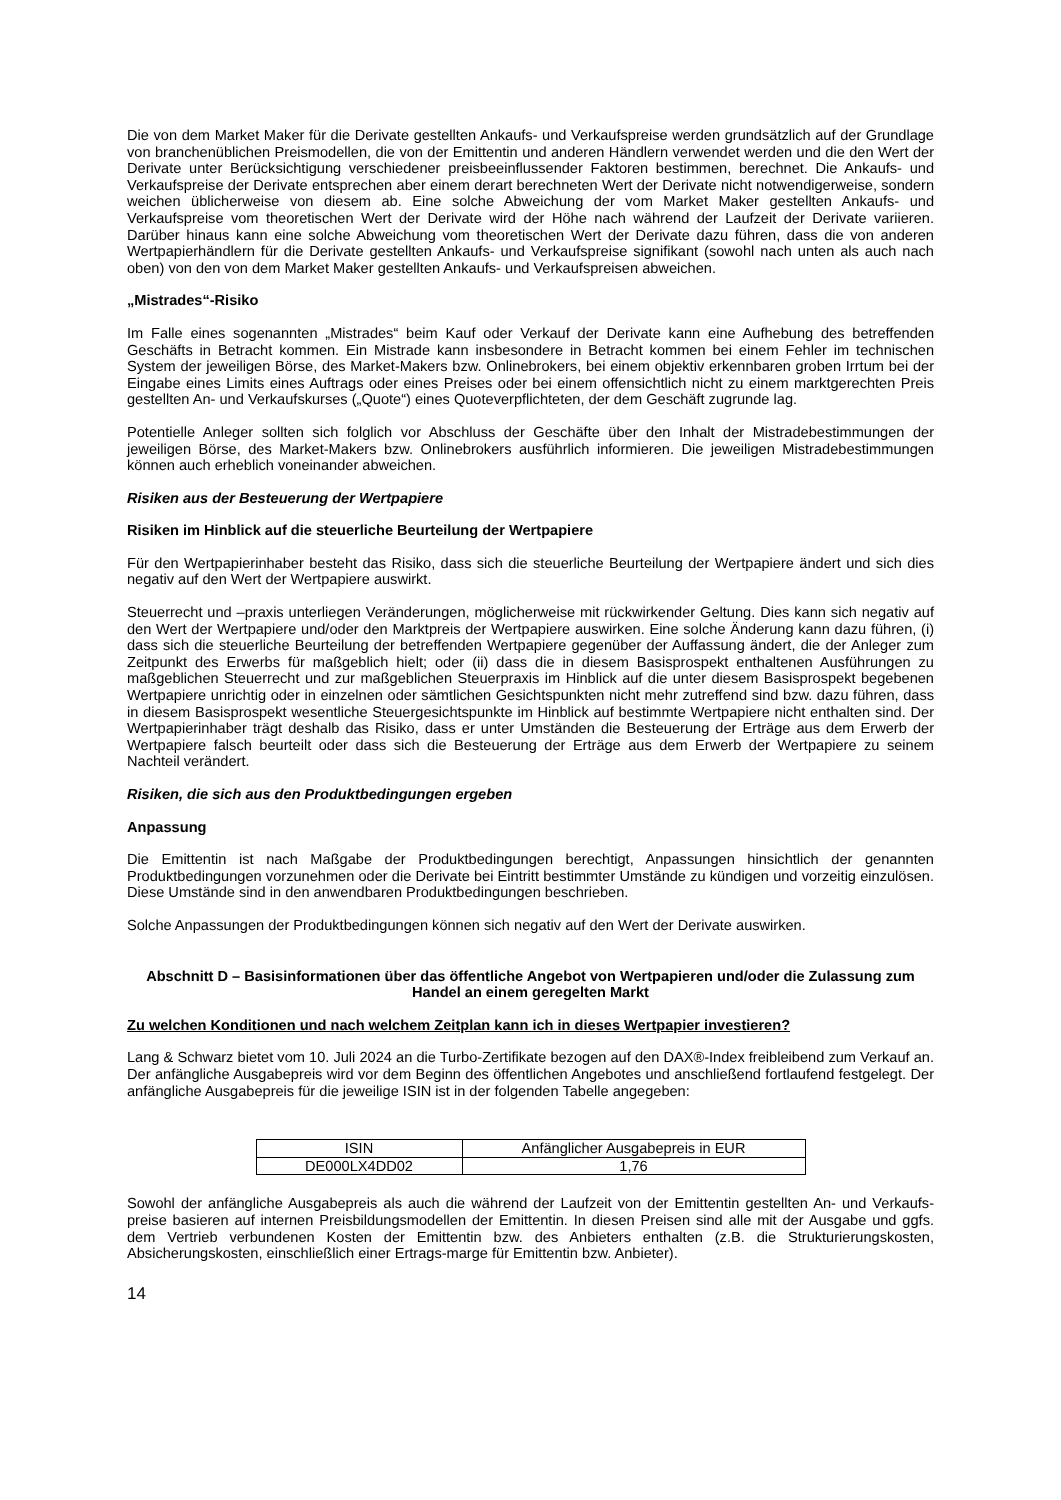Die von dem Market Maker für die Derivate gestellten Ankaufs- und Verkaufspreise werden grundsätzlich auf der Grundlage von branchenüblichen Preismodellen, die von der Emittentin und anderen Händlern verwendet werden und die den Wert der Derivate unter Berücksichtigung verschiedener preisbeeinflussender Faktoren bestimmen, berechnet. Die Ankaufs- und Verkaufspreise der Derivate entsprechen aber einem derart berechneten Wert der Derivate nicht notwendigerweise, sondern weichen üblicherweise von diesem ab. Eine solche Abweichung der vom Market Maker gestellten Ankaufs- und Verkaufspreise vom theoretischen Wert der Derivate wird der Höhe nach während der Laufzeit der Derivate variieren. Darüber hinaus kann eine solche Abweichung vom theoretischen Wert der Derivate dazu führen, dass die von anderen Wertpapierhändlern für die Derivate gestellten Ankaufs- und Verkaufspreise signifikant (sowohl nach unten als auch nach oben) von den von dem Market Maker gestellten Ankaufs- und Verkaufspreisen abweichen.
„Mistrades“-Risiko
Im Falle eines sogenannten „Mistrades“ beim Kauf oder Verkauf der Derivate kann eine Aufhebung des betreffenden Geschäfts in Betracht kommen. Ein Mistrade kann insbesondere in Betracht kommen bei einem Fehler im technischen System der jeweiligen Börse, des Market-Makers bzw. Onlinebrokers, bei einem objektiv erkennbaren groben Irrtum bei der Eingabe eines Limits eines Auftrags oder eines Preises oder bei einem offensichtlich nicht zu einem marktgerechten Preis gestellten An- und Verkaufskurses („Quote“) eines Quoteverpflichteten, der dem Geschäft zugrunde lag.
Potentielle Anleger sollten sich folglich vor Abschluss der Geschäfte über den Inhalt der Mistradebestimmungen der jeweiligen Börse, des Market-Makers bzw. Onlinebrokers ausführlich informieren. Die jeweiligen Mistradebestimmungen können auch erheblich voneinander abweichen.
Risiken aus der Besteuerung der Wertpapiere
Risiken im Hinblick auf die steuerliche Beurteilung der Wertpapiere
Für den Wertpapierinhaber besteht das Risiko, dass sich die steuerliche Beurteilung der Wertpapiere ändert und sich dies negativ auf den Wert der Wertpapiere auswirkt.
Steuerrecht und –praxis unterliegen Veränderungen, möglicherweise mit rückwirkender Geltung. Dies kann sich negativ auf den Wert der Wertpapiere und/oder den Marktpreis der Wertpapiere auswirken. Eine solche Änderung kann dazu führen, (i) dass sich die steuerliche Beurteilung der betreffenden Wertpapiere gegenüber der Auffassung ändert, die der Anleger zum Zeitpunkt des Erwerbs für maßgeblich hielt; oder (ii) dass die in diesem Basisprospekt enthaltenen Ausführungen zu maßgeblichen Steuerrecht und zur maßgeblichen Steuerpraxis im Hinblick auf die unter diesem Basisprospekt begebenen Wertpapiere unrichtig oder in einzelnen oder sämtlichen Gesichtspunkten nicht mehr zutreffend sind bzw. dazu führen, dass in diesem Basisprospekt wesentliche Steuergesichtspunkte im Hinblick auf bestimmte Wertpapiere nicht enthalten sind. Der Wertpapierinhaber trägt deshalb das Risiko, dass er unter Umständen die Besteuerung der Erträge aus dem Erwerb der Wertpapiere falsch beurteilt oder dass sich die Besteuerung der Erträge aus dem Erwerb der Wertpapiere zu seinem Nachteil verändert.
Risiken, die sich aus den Produktbedingungen ergeben
Anpassung
Die Emittentin ist nach Maßgabe der Produktbedingungen berechtigt, Anpassungen hinsichtlich der genannten Produktbedingungen vorzunehmen oder die Derivate bei Eintritt bestimmter Umstände zu kündigen und vorzeitig einzulösen. Diese Umstände sind in den anwendbaren Produktbedingungen beschrieben.
Solche Anpassungen der Produktbedingungen können sich negativ auf den Wert der Derivate auswirken.
Abschnitt D – Basisinformationen über das öffentliche Angebot von Wertpapieren und/oder die Zulassung zum Handel an einem geregelten Markt
Zu welchen Konditionen und nach welchem Zeitplan kann ich in dieses Wertpapier investieren?
Lang & Schwarz bietet vom 10. Juli 2024 an die Turbo-Zertifikate bezogen auf den DAX®-Index freibleibend zum Verkauf an. Der anfängliche Ausgabepreis wird vor dem Beginn des öffentlichen Angebotes und anschließend fortlaufend festgelegt. Der anfängliche Ausgabepreis für die jeweilige ISIN ist in der folgenden Tabelle angegeben:
| ISIN | Anfänglicher Ausgabepreis in EUR |
| DE000LX4DD02 | 1,76 |
Sowohl der anfängliche Ausgabepreis als auch die während der Laufzeit von der Emittentin gestellten An- und Verkaufs-preise basieren auf internen Preisbildungsmodellen der Emittentin. In diesen Preisen sind alle mit der Ausgabe und ggfs. dem Vertrieb verbundenen Kosten der Emittentin bzw. des Anbieters enthalten (z.B. die Strukturierungskosten, Absicherungskosten, einschließlich einer Ertrags-marge für Emittentin bzw. Anbieter).
14